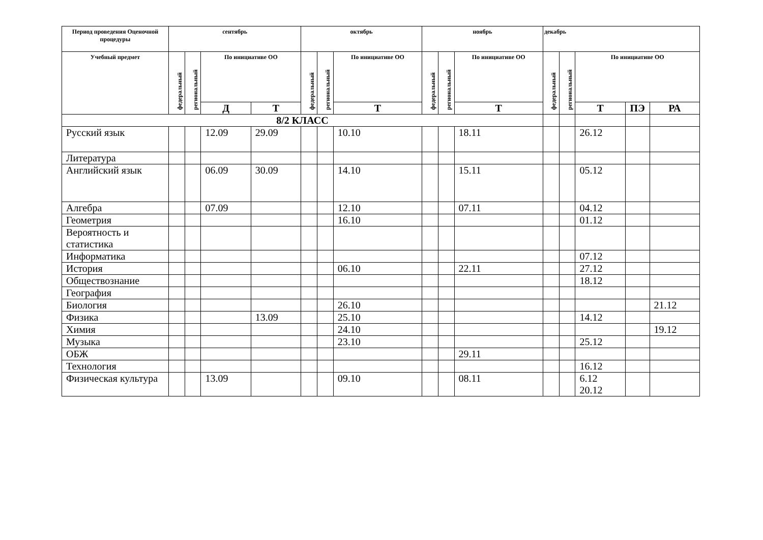| Период проведения Оценочной процедуры | сентябрь | | | | октябрь | | | ноябрь | | | декабрь | | | | |
| --- | --- | --- | --- | --- | --- | --- | --- | --- | --- | --- | --- | --- | --- | --- | --- |
| Учебный предмет | федеральный | региональный | По инициативе ОО | | федеральный | региональный | По инициативе ОО | федеральный | региональный | По инициативе ОО | федеральный | региональный | По инициативе ОО | | |
| | | | Д | Т | | | Т | | | Т | | | Т | ПЭ | РА |
| 8/2 КЛАСС | | | | | | | | | | | | | | | |
| Русский язык | | | 12.09 | 29.09 | | | 10.10 | | | 18.11 | | | 26.12 | | |
| Литература | | | | | | | | | | | | | | | |
| Английский язык | | | 06.09 | 30.09 | | | 14.10 | | | 15.11 | | | 05.12 | | |
| Алгебра | | | 07.09 | | | | 12.10 | | | 07.11 | | | 04.12 | | |
| Геометрия | | | | | | | 16.10 | | | | | | 01.12 | | |
| Вероятность и статистика | | | | | | | | | | | | | | | |
| Информатика | | | | | | | | | | | | | 07.12 | | |
| История | | | | | | | 06.10 | | | 22.11 | | | 27.12 | | |
| Обществознание | | | | | | | | | | | | | 18.12 | | |
| География | | | | | | | | | | | | | | | |
| Биология | | | | | | | 26.10 | | | | | | | | 21.12 |
| Физика | | | | 13.09 | | | 25.10 | | | | | | 14.12 | | |
| Химия | | | | | | | 24.10 | | | | | | | | 19.12 |
| Музыка | | | | | | | 23.10 | | | | | | 25.12 | | |
| ОБЖ | | | | | | | | | | 29.11 | | | | | |
| Технология | | | | | | | | | | | | | 16.12 | | |
| Физическая культура | | | 13.09 | | | | 09.10 | | | 08.11 | | | 6.12 20.12 | | |